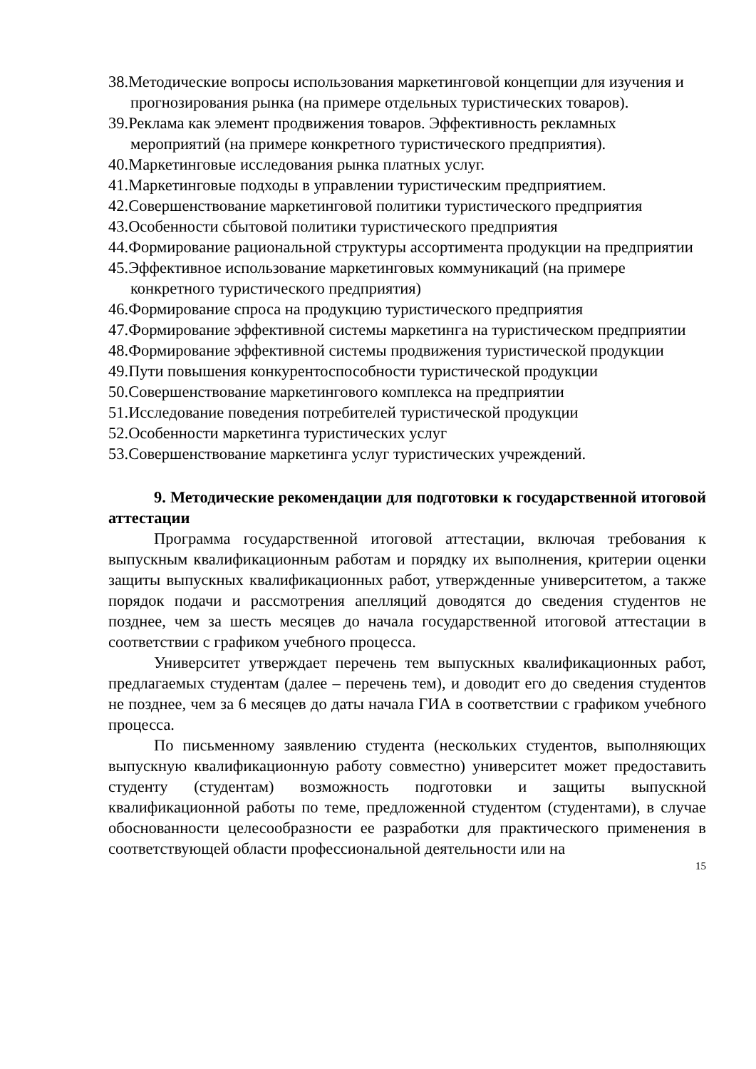38.Методические вопросы использования маркетинговой концепции для изучения и прогнозирования рынка (на примере отдельных туристических товаров).
39.Реклама как элемент продвижения товаров. Эффективность рекламных мероприятий (на примере конкретного туристического предприятия).
40.Маркетинговые исследования рынка платных услуг.
41.Маркетинговые подходы в управлении туристическим предприятием.
42.Совершенствование маркетинговой политики туристического предприятия
43.Особенности сбытовой политики туристического предприятия
44.Формирование рациональной структуры ассортимента продукции на предприятии
45.Эффективное использование маркетинговых коммуникаций (на примере конкретного туристического предприятия)
46.Формирование спроса на продукцию туристического предприятия
47.Формирование эффективной системы маркетинга на туристическом предприятии
48.Формирование эффективной системы продвижения туристической продукции
49.Пути повышения конкурентоспособности туристической продукции
50.Совершенствование маркетингового комплекса на предприятии
51.Исследование поведения потребителей туристической продукции
52.Особенности маркетинга туристических услуг
53.Совершенствование маркетинга услуг туристических учреждений.
9. Методические рекомендации для подготовки к государственной итоговой аттестации
Программа государственной итоговой аттестации, включая требования к выпускным квалификационным работам и порядку их выполнения, критерии оценки защиты выпускных квалификационных работ, утвержденные университетом, а также порядок подачи и рассмотрения апелляций доводятся до сведения студентов не позднее, чем за шесть месяцев до начала государственной итоговой аттестации в соответствии с графиком учебного процесса.
Университет утверждает перечень тем выпускных квалификационных работ, предлагаемых студентам (далее – перечень тем), и доводит его до сведения студентов не позднее, чем за 6 месяцев до даты начала ГИА в соответствии с графиком учебного процесса.
По письменному заявлению студента (нескольких студентов, выполняющих выпускную квалификационную работу совместно) университет может предоставить студенту (студентам) возможность подготовки и защиты выпускной квалификационной работы по теме, предложенной студентом (студентами), в случае обоснованности целесообразности ее разработки для практического применения в соответствующей области профессиональной деятельности или на
15